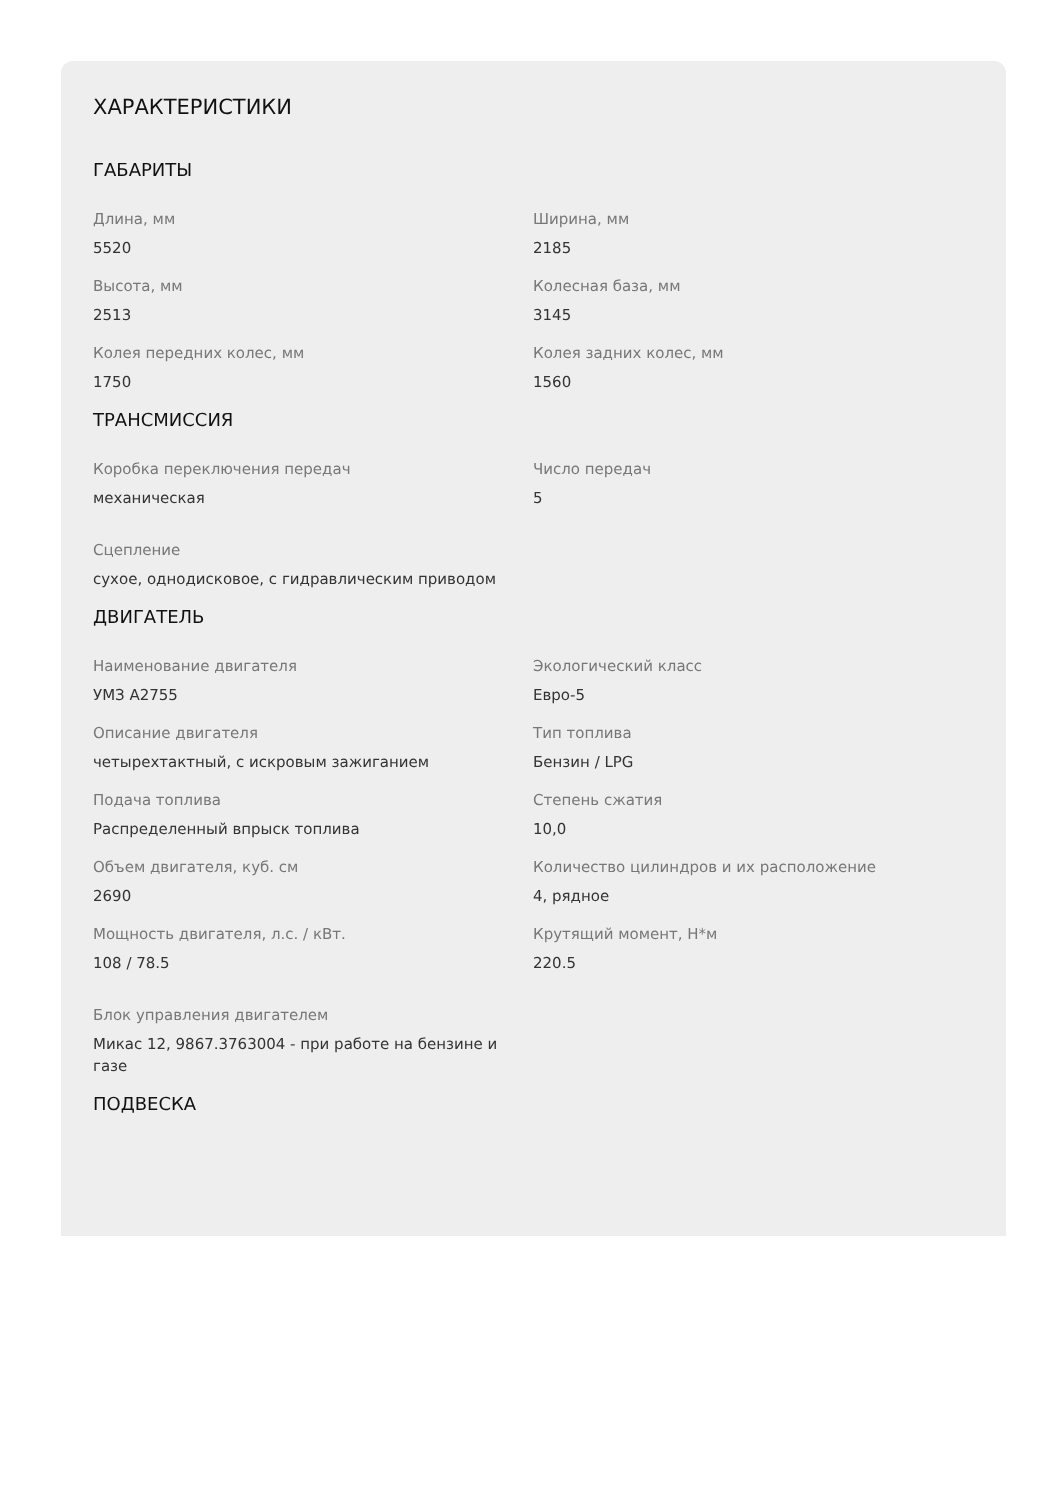ХАРАКТЕРИСТИКИ
ГАБАРИТЫ
Длина, мм
5520
Ширина, мм
2185
Высота, мм
2513
Колесная база, мм
3145
Колея передних колес, мм
1750
Колея задних колес, мм
1560
ТРАНСМИССИЯ
Коробка переключения передач
механическая
Число передач
5
Сцепление
сухое, однодисковое, с гидравлическим приводом
ДВИГАТЕЛЬ
Наименование двигателя
УМЗ А2755
Экологический класс
Евро-5
Описание двигателя
четырехтактный, с искровым зажиганием
Тип топлива
Бензин / LPG
Подача топлива
Распределенный впрыск топлива
Степень сжатия
10,0
Объем двигателя, куб. см
2690
Количество цилиндров и их расположение
4, рядное
Мощность двигателя, л.с. / кВт.
108 / 78.5
Крутящий момент, Н*м
220.5
Блок управления двигателем
Микас 12, 9867.3763004 - при работе на бензине и газе
ПОДВЕСКА